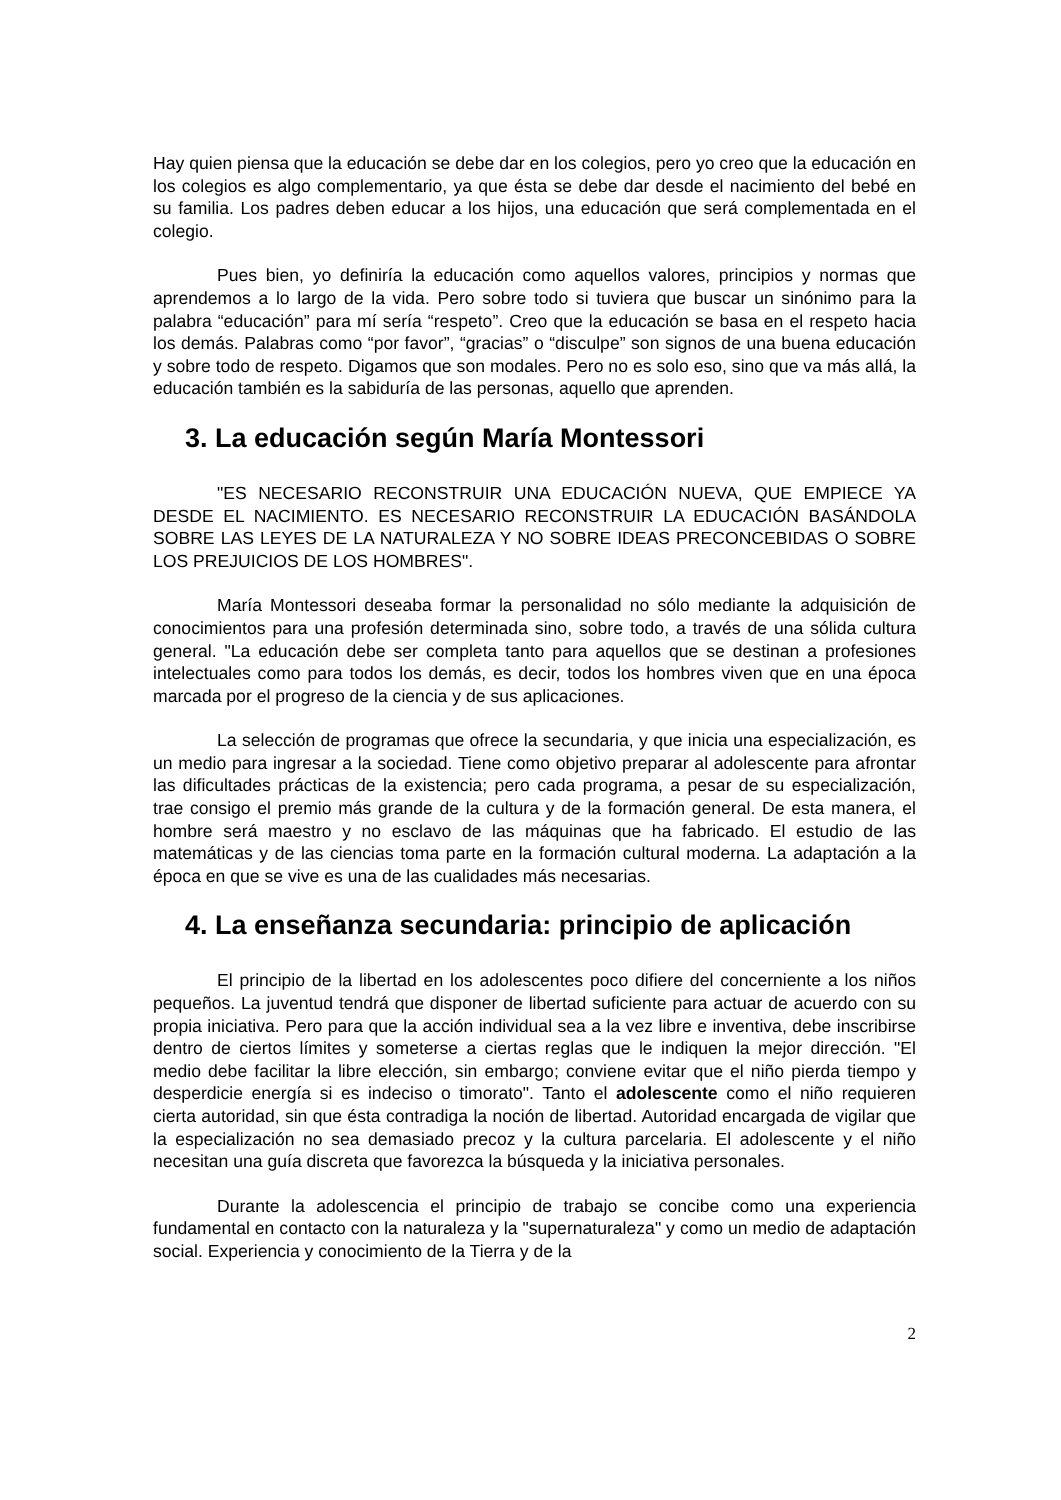Hay quien piensa que la educación se debe dar en los colegios, pero yo creo que la educación en los colegios es algo complementario, ya que ésta se debe dar desde el nacimiento del bebé en su familia. Los padres deben educar a los hijos, una educación que será complementada en el colegio.
Pues bien, yo definiría la educación como aquellos valores, principios y normas que aprendemos a lo largo de la vida. Pero sobre todo si tuviera que buscar un sinónimo para la palabra “educación” para mí sería “respeto”. Creo que la educación se basa en el respeto hacia los demás. Palabras como “por favor”, “gracias” o “disculpe” son signos de una buena educación y sobre todo de respeto. Digamos que son modales. Pero no es solo eso, sino que va más allá, la educación también es la sabiduría de las personas, aquello que aprenden.
3. La educación según María Montessori
"ES NECESARIO RECONSTRUIR UNA EDUCACIÓN NUEVA, QUE EMPIECE YA DESDE EL NACIMIENTO. ES NECESARIO RECONSTRUIR LA EDUCACIÓN BASÁNDOLA SOBRE LAS LEYES DE LA NATURALEZA Y NO SOBRE IDEAS PRECONCEBIDAS O SOBRE LOS PREJUICIOS DE LOS HOMBRES".
María Montessori deseaba formar la personalidad no sólo mediante la adquisición de conocimientos para una profesión determinada sino, sobre todo, a través de una sólida cultura general. "La educación debe ser completa tanto para aquellos que se destinan a profesiones intelectuales como para todos los demás, es decir, todos los hombres viven que en una época marcada por el progreso de la ciencia y de sus aplicaciones.
La selección de programas que ofrece la secundaria, y que inicia una especialización, es un medio para ingresar a la sociedad. Tiene como objetivo preparar al adolescente para afrontar las dificultades prácticas de la existencia; pero cada programa, a pesar de su especialización, trae consigo el premio más grande de la cultura y de la formación general. De esta manera, el hombre será maestro y no esclavo de las máquinas que ha fabricado. El estudio de las matemáticas y de las ciencias toma parte en la formación cultural moderna. La adaptación a la época en que se vive es una de las cualidades más necesarias.
4. La enseñanza secundaria: principio de aplicación
El principio de la libertad en los adolescentes poco difiere del concerniente a los niños pequeños. La juventud tendrá que disponer de libertad suficiente para actuar de acuerdo con su propia iniciativa. Pero para que la acción individual sea a la vez libre e inventiva, debe inscribirse dentro de ciertos límites y someterse a ciertas reglas que le indiquen la mejor dirección. "El medio debe facilitar la libre elección, sin embargo; conviene evitar que el niño pierda tiempo y desperdicie energía si es indeciso o timorato". Tanto el adolescente como el niño requieren cierta autoridad, sin que ésta contradiga la noción de libertad. Autoridad encargada de vigilar que la especialización no sea demasiado precoz y la cultura parcelaria. El adolescente y el niño necesitan una guía discreta que favorezca la búsqueda y la iniciativa personales.
Durante la adolescencia el principio de trabajo se concibe como una experiencia fundamental en contacto con la naturaleza y la "supernaturaleza" y como un medio de adaptación social. Experiencia y conocimiento de la Tierra y de la
2